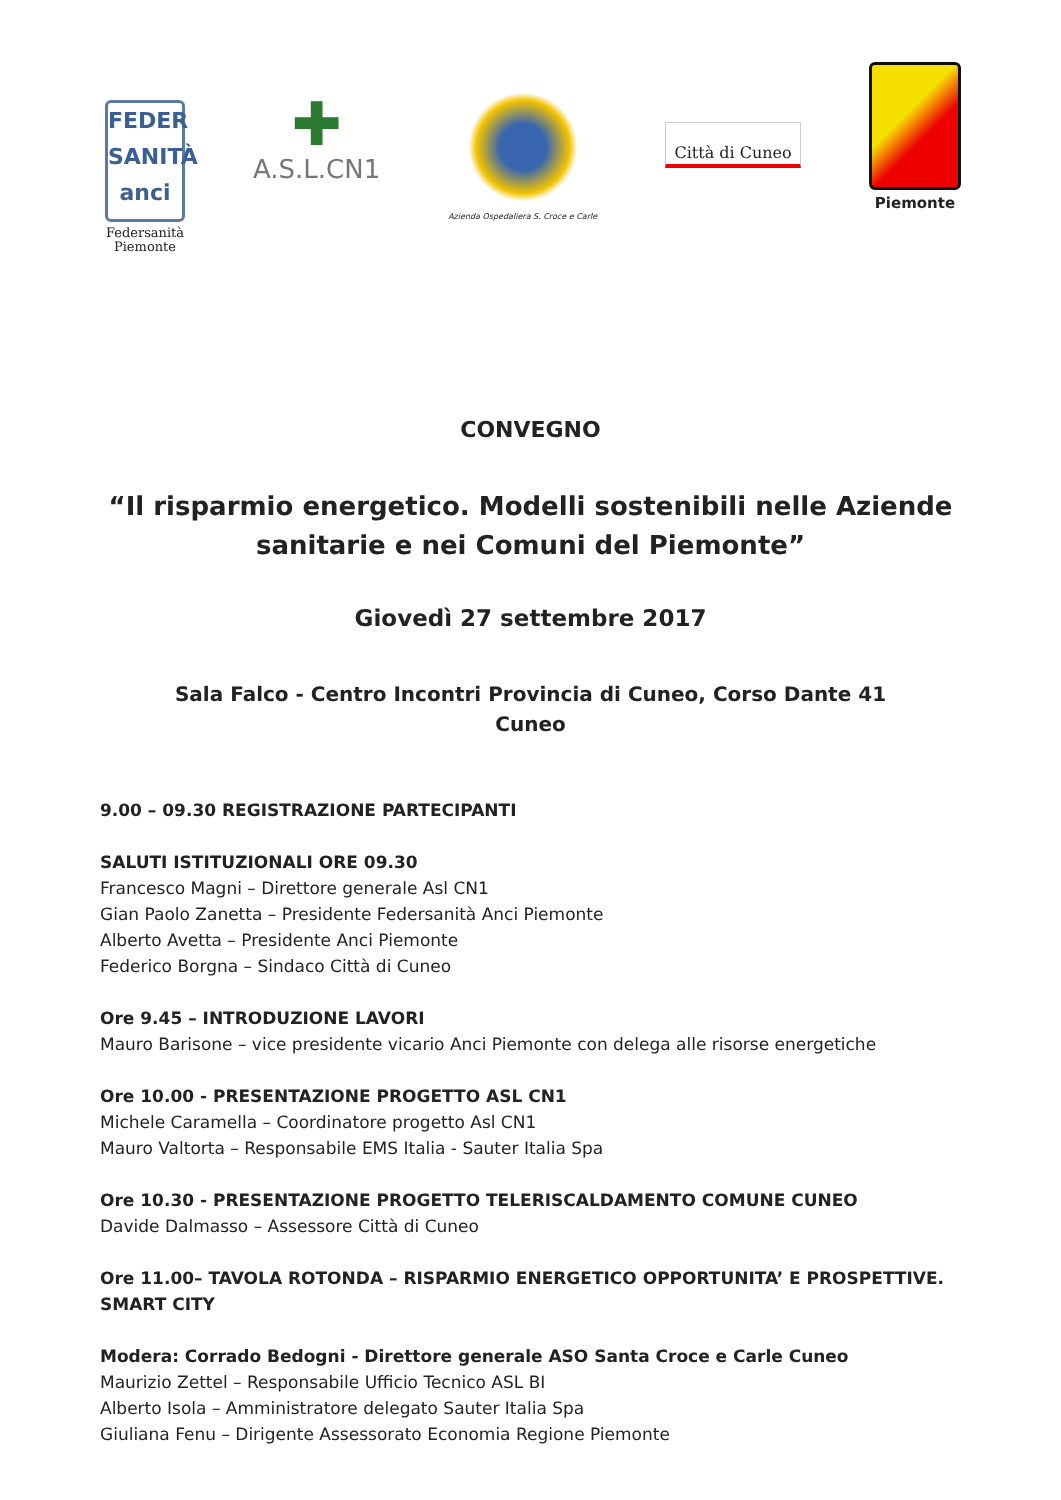FEDER SANITÀ anci
Federsanità
Piemonte
✚
A.S.L.CN1
Azienda Ospedaliera S. Croce e Carle
Città di Cuneo
Piemonte
CONVEGNO
“Il risparmio energetico. Modelli sostenibili nelle Aziende sanitarie e nei Comuni del Piemonte”
Giovedì 27 settembre 2017
Sala Falco - Centro Incontri Provincia di Cuneo, Corso Dante 41
Cuneo
9.00 – 09.30 REGISTRAZIONE PARTECIPANTI
SALUTI ISTITUZIONALI ORE 09.30
Francesco Magni – Direttore generale Asl CN1
Gian Paolo Zanetta – Presidente Federsanità Anci Piemonte
Alberto Avetta – Presidente Anci Piemonte
Federico Borgna – Sindaco Città di Cuneo
Ore 9.45 – INTRODUZIONE LAVORI
Mauro Barisone – vice presidente vicario Anci Piemonte con delega alle risorse energetiche
Ore 10.00 - PRESENTAZIONE PROGETTO ASL CN1
Michele Caramella – Coordinatore progetto Asl CN1
Mauro Valtorta – Responsabile EMS Italia - Sauter Italia Spa
Ore 10.30 - PRESENTAZIONE PROGETTO TELERISCALDAMENTO COMUNE CUNEO
Davide Dalmasso – Assessore Città di Cuneo
Ore 11.00– TAVOLA ROTONDA – RISPARMIO ENERGETICO OPPORTUNITA’ E PROSPETTIVE. SMART CITY
Modera: Corrado Bedogni - Direttore generale ASO Santa Croce e Carle Cuneo
Maurizio Zettel – Responsabile Ufficio Tecnico ASL BI
Alberto Isola – Amministratore delegato Sauter Italia Spa
Giuliana Fenu – Dirigente Assessorato Economia Regione Piemonte